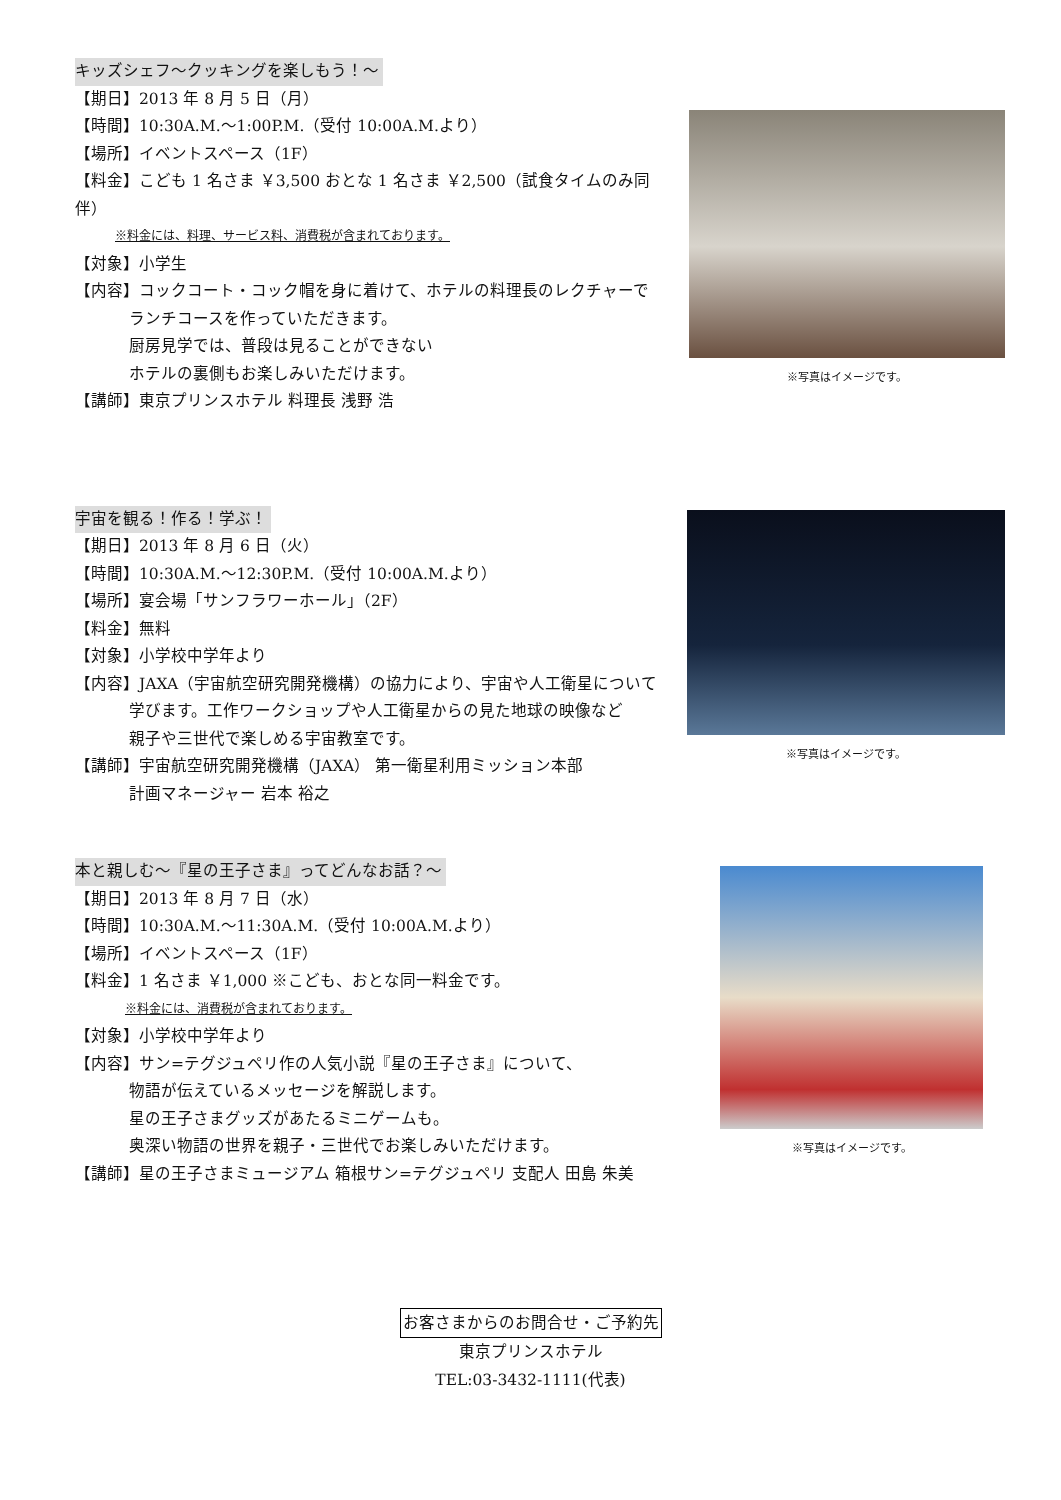キッズシェフ～クッキングを楽しもう！～
【期日】2013 年 8 月 5 日（月）
【時間】10:30A.M.～1:00P.M.（受付 10:00A.M.より）
【場所】イベントスペース（1F）
【料金】こども 1 名さま ￥3,500 おとな 1 名さま ￥2,500（試食タイムのみ同伴）
※料金には、料理、サービス料、消費税が含まれております。
【対象】小学生
【内容】コックコート・コック帽を身に着けて、ホテルの料理長のレクチャーで
ランチコースを作っていただきます。
厨房見学では、普段は見ることができない
ホテルの裏側もお楽しみいただけます。
【講師】東京プリンスホテル 料理長 浅野 浩
※写真はイメージです。
宇宙を観る！作る！学ぶ！
【期日】2013 年 8 月 6 日（火）
【時間】10:30A.M.～12:30P.M.（受付 10:00A.M.より）
【場所】宴会場「サンフラワーホール」（2F）
【料金】無料
【対象】小学校中学年より
【内容】JAXA（宇宙航空研究開発機構）の協力により、宇宙や人工衛星について
学びます。工作ワークショップや人工衛星からの見た地球の映像など
親子や三世代で楽しめる宇宙教室です。
【講師】宇宙航空研究開発機構（JAXA） 第一衛星利用ミッション本部
計画マネージャー 岩本 裕之
※写真はイメージです。
本と親しむ～『星の王子さま』ってどんなお話？～
【期日】2013 年 8 月 7 日（水）
【時間】10:30A.M.～11:30A.M.（受付 10:00A.M.より）
【場所】イベントスペース（1F）
【料金】1 名さま ￥1,000 ※こども、おとな同一料金です。
※料金には、消費税が含まれております。
【対象】小学校中学年より
【内容】サン=テグジュペリ作の人気小説『星の王子さま』について、
物語が伝えているメッセージを解説します。
星の王子さまグッズがあたるミニゲームも。
奥深い物語の世界を親子・三世代でお楽しみいただけます。
【講師】星の王子さまミュージアム 箱根サン=テグジュペリ 支配人 田島 朱美
※写真はイメージです。
お客さまからのお問合せ・ご予約先
東京プリンスホテル
TEL:03-3432-1111(代表)